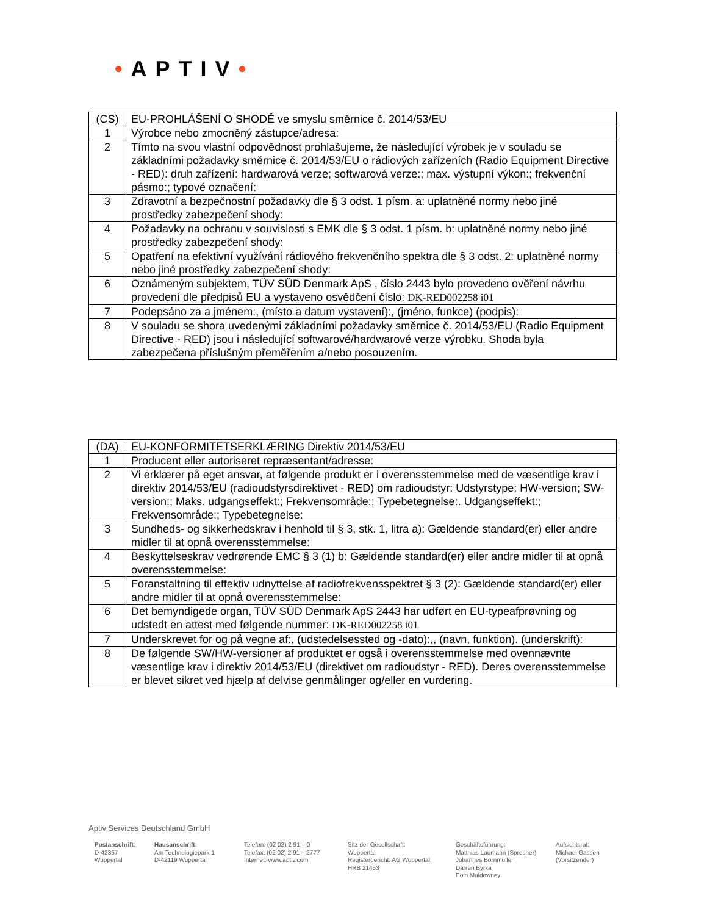•APTIV•
| (CS) | EU-PROHLÁŠENÍ O SHODĚ ve smyslu směrnice č. 2014/53/EU |
| 1 | Výrobce nebo zmocněný zástupce/adresa: |
| 2 | Tímto na svou vlastní odpovědnost prohlašujeme, že následující výrobek je v souladu se základními požadavky směrnice č. 2014/53/EU o rádiových zařízeních (Radio Equipment Directive - RED): druh zařízení: hardwarová verze; softwarová verze:; max. výstupní výkon:; frekvenční pásmo:; typové označení: |
| 3 | Zdravotní a bezpečnostní požadavky dle § 3 odst. 1 písm. a: uplatněné normy nebo jiné prostředky zabezpečení shody: |
| 4 | Požadavky na ochranu v souvislosti s EMK dle § 3 odst. 1 písm. b: uplatněné normy nebo jiné prostředky zabezpečení shody: |
| 5 | Opatření na efektivní využívání rádiového frekvenčního spektra dle § 3 odst. 2: uplatněné normy nebo jiné prostředky zabezpečení shody: |
| 6 | Oznámeným subjektem, TÜV SÜD Denmark ApS , číslo 2443 bylo provedeno ověření návrhu provedení dle předpisů EU a vystaveno osvědčení číslo: DK-RED002258 i01 |
| 7 | Podepsáno za a jménem:, (místo a datum vystavení):, (jméno, funkce) (podpis): |
| 8 | V souladu se shora uvedenými základními požadavky směrnice č. 2014/53/EU (Radio Equipment Directive - RED) jsou i následující softwarové/hardwarové verze výrobku. Shoda byla zabezpečena příslušným přeměřením a/nebo posouzením. |
| (DA) | EU-KONFORMITETSERKLÆRING Direktiv 2014/53/EU |
| 1 | Producent eller autoriseret repræsentant/adresse: |
| 2 | Vi erklærer på eget ansvar, at følgende produkt er i overensstemmelse med de væsentlige krav i direktiv 2014/53/EU (radioudstyrsdirektivet - RED) om radioudstyr: Udstyrstype: HW-version; SW-version:; Maks. udgangseffekt:; Frekvensområde:; Typebetegnelse:. Udgangseffekt:; Frekvensområde:; Typebetegnelse: |
| 3 | Sundheds- og sikkerhedskrav i henhold til § 3, stk. 1, litra a): Gældende standard(er) eller andre midler til at opnå overensstemmelse: |
| 4 | Beskyttelseskrav vedrørende EMC § 3 (1) b: Gældende standard(er) eller andre midler til at opnå overensstemmelse: |
| 5 | Foranstaltning til effektiv udnyttelse af radiofrekvensspektret § 3 (2): Gældende standard(er) eller andre midler til at opnå overensstemmelse: |
| 6 | Det bemyndigede organ, TÜV SÜD Denmark ApS 2443 har udført en EU-typeafprøvning og udstedt en attest med følgende nummer: DK-RED002258 i01 |
| 7 | Underskrevet for og på vegne af:, (udstedelsessted og -dato):,, (navn, funktion). (underskrift): |
| 8 | De følgende SW/HW-versioner af produktet er også i overensstemmelse med ovennævnte væsentlige krav i direktiv 2014/53/EU (direktivet om radioudstyr - RED). Deres overensstemmelse er blevet sikret ved hjælp af delvise genmålinger og/eller en vurdering. |
Aptiv Services Deutschland GmbH
Postanschrift:
D-42367
Wuppertal
Hausanschrift:
Am Technologiepark 1
D-42119 Wuppertal
Telefon: (02 02) 2 91 – 0
Telefax: (02 02) 2 91 – 2777
Internet: www.aptiv.com
Sitz der Gesellschaft:
Wuppertal
Registergericht: AG Wuppertal,
HRB 21453
Geschäftsführung:
Matthias Laumann (Sprecher)
Johannes Bornmüller
Darren Byrka
Eoin Muldowney
Aufsichtsrat:
Michael Gassen
(Vorsitzender)